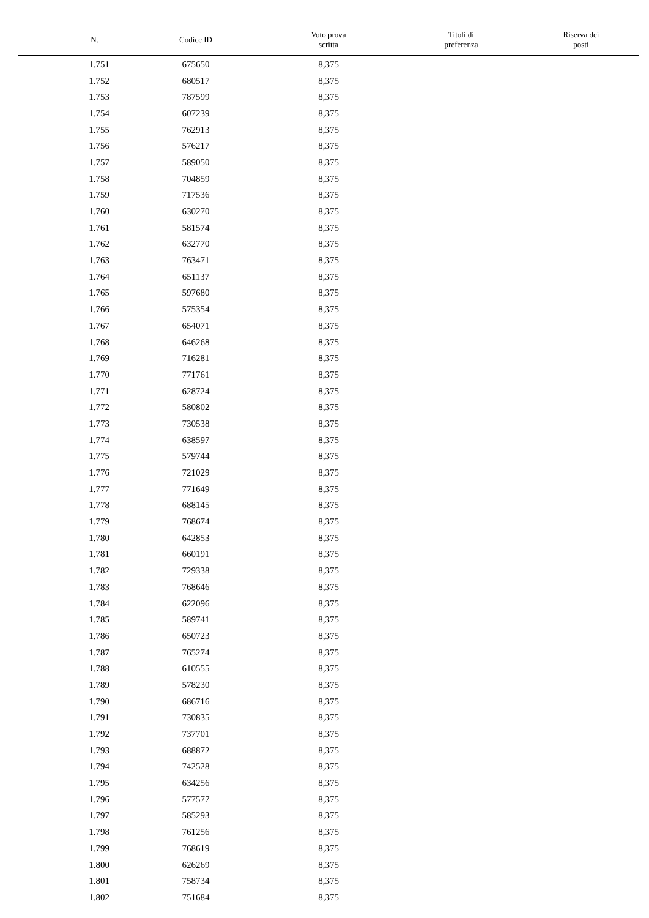| N. | Codice ID | Voto prova scritta | Titoli di preferenza | Riserva dei posti |
| --- | --- | --- | --- | --- |
| 1.751 | 675650 | 8,375 | | |
| 1.752 | 680517 | 8,375 | | |
| 1.753 | 787599 | 8,375 | | |
| 1.754 | 607239 | 8,375 | | |
| 1.755 | 762913 | 8,375 | | |
| 1.756 | 576217 | 8,375 | | |
| 1.757 | 589050 | 8,375 | | |
| 1.758 | 704859 | 8,375 | | |
| 1.759 | 717536 | 8,375 | | |
| 1.760 | 630270 | 8,375 | | |
| 1.761 | 581574 | 8,375 | | |
| 1.762 | 632770 | 8,375 | | |
| 1.763 | 763471 | 8,375 | | |
| 1.764 | 651137 | 8,375 | | |
| 1.765 | 597680 | 8,375 | | |
| 1.766 | 575354 | 8,375 | | |
| 1.767 | 654071 | 8,375 | | |
| 1.768 | 646268 | 8,375 | | |
| 1.769 | 716281 | 8,375 | | |
| 1.770 | 771761 | 8,375 | | |
| 1.771 | 628724 | 8,375 | | |
| 1.772 | 580802 | 8,375 | | |
| 1.773 | 730538 | 8,375 | | |
| 1.774 | 638597 | 8,375 | | |
| 1.775 | 579744 | 8,375 | | |
| 1.776 | 721029 | 8,375 | | |
| 1.777 | 771649 | 8,375 | | |
| 1.778 | 688145 | 8,375 | | |
| 1.779 | 768674 | 8,375 | | |
| 1.780 | 642853 | 8,375 | | |
| 1.781 | 660191 | 8,375 | | |
| 1.782 | 729338 | 8,375 | | |
| 1.783 | 768646 | 8,375 | | |
| 1.784 | 622096 | 8,375 | | |
| 1.785 | 589741 | 8,375 | | |
| 1.786 | 650723 | 8,375 | | |
| 1.787 | 765274 | 8,375 | | |
| 1.788 | 610555 | 8,375 | | |
| 1.789 | 578230 | 8,375 | | |
| 1.790 | 686716 | 8,375 | | |
| 1.791 | 730835 | 8,375 | | |
| 1.792 | 737701 | 8,375 | | |
| 1.793 | 688872 | 8,375 | | |
| 1.794 | 742528 | 8,375 | | |
| 1.795 | 634256 | 8,375 | | |
| 1.796 | 577577 | 8,375 | | |
| 1.797 | 585293 | 8,375 | | |
| 1.798 | 761256 | 8,375 | | |
| 1.799 | 768619 | 8,375 | | |
| 1.800 | 626269 | 8,375 | | |
| 1.801 | 758734 | 8,375 | | |
| 1.802 | 751684 | 8,375 | | |